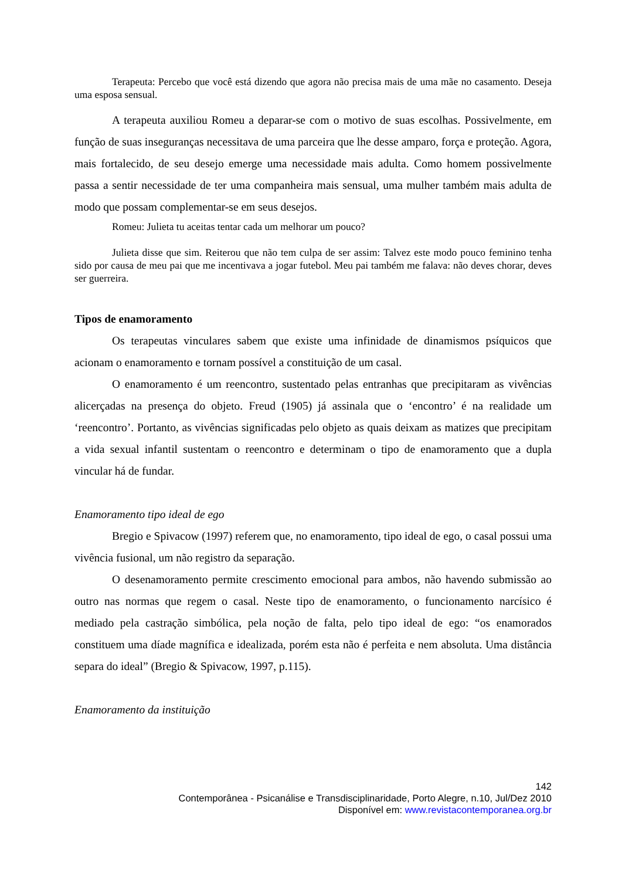Terapeuta: Percebo que você está dizendo que agora não precisa mais de uma mãe no casamento. Deseja uma esposa sensual.
A terapeuta auxiliou Romeu a deparar-se com o motivo de suas escolhas. Possivelmente, em função de suas inseguranças necessitava de uma parceira que lhe desse amparo, força e proteção. Agora, mais fortalecido, de seu desejo emerge uma necessidade mais adulta. Como homem possivelmente passa a sentir necessidade de ter uma companheira mais sensual, uma mulher também mais adulta de modo que possam complementar-se em seus desejos.
Romeu: Julieta tu aceitas tentar cada um melhorar um pouco?
Julieta disse que sim. Reiterou que não tem culpa de ser assim: Talvez este modo pouco feminino tenha sido por causa de meu pai que me incentivava a jogar futebol. Meu pai também me falava: não deves chorar, deves ser guerreira.
Tipos de enamoramento
Os terapeutas vinculares sabem que existe uma infinidade de dinamismos psíquicos que acionam o enamoramento e tornam possível a constituição de um casal.
O enamoramento é um reencontro, sustentado pelas entranhas que precipitaram as vivências alicerçadas na presença do objeto. Freud (1905) já assinala que o ‘encontro’ é na realidade um ‘reencontro’. Portanto, as vivências significadas pelo objeto as quais deixam as matizes que precipitam a vida sexual infantil sustentam o reencontro e determinam o tipo de enamoramento que a dupla vincular há de fundar.
Enamoramento tipo ideal de ego
Bregio e Spivacow (1997) referem que, no enamoramento, tipo ideal de ego, o casal possui uma vivência fusional, um não registro da separação.
O desenamoramento permite crescimento emocional para ambos, não havendo submissão ao outro nas normas que regem o casal. Neste tipo de enamoramento, o funcionamento narcísico é mediado pela castração simbólica, pela noção de falta, pelo tipo ideal de ego: “os enamorados constituem uma díade magnífica e idealizada, porém esta não é perfeita e nem absoluta. Uma distância separa do ideal” (Bregio & Spivacow, 1997, p.115).
Enamoramento da instituição
142
Contemporânea - Psicanálise e Transdisciplinaridade, Porto Alegre, n.10, Jul/Dez 2010
Disponível em: www.revistacontemporanea.org.br